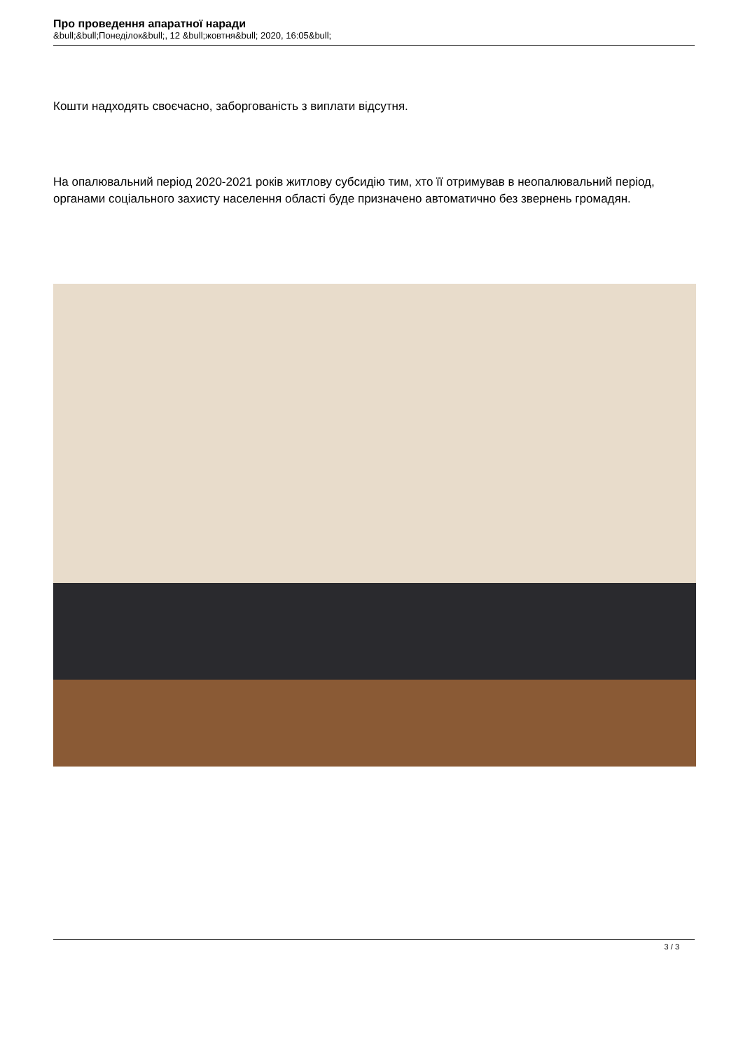Про проведення апаратної наради
&bull;&bull;Понеділок&bull;, 12 &bull;жовтня&bull; 2020, 16:05&bull;
Кошти надходять своєчасно, заборгованість з виплати відсутня.
На опалювальний період 2020-2021 років житлову субсидію тим, хто її отримував в неопалювальний період, органами соціального захисту населення області буде призначено автоматично без звернень громадян.
3 / 3